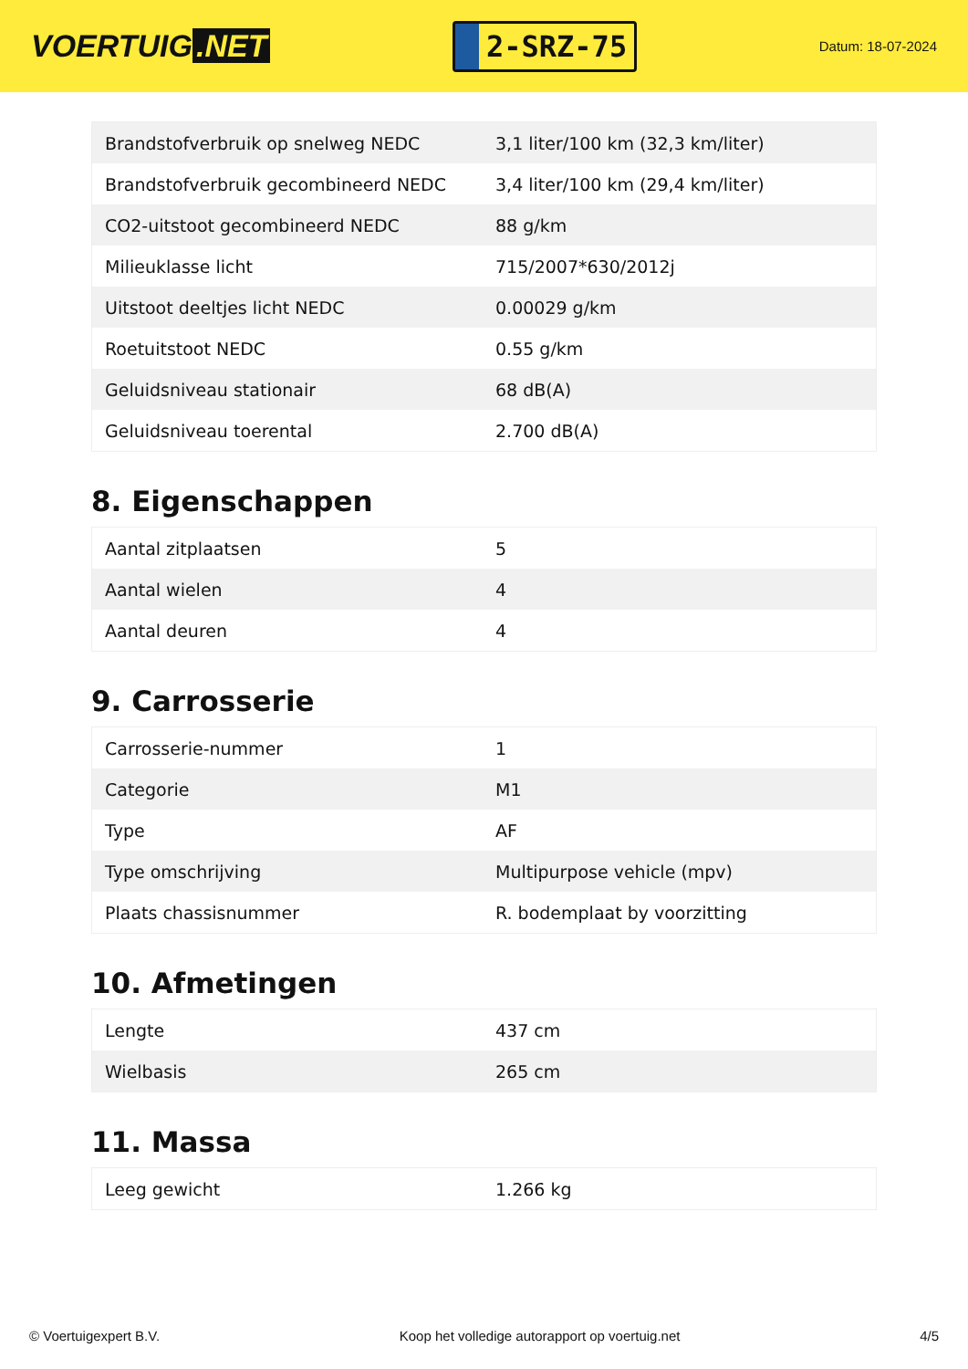VOERTUIG.NET
2-SRZ-75
Datum: 18-07-2024
| Brandstofverbruik op snelweg NEDC | 3,1 liter/100 km (32,3 km/liter) |
| Brandstofverbruik gecombineerd NEDC | 3,4 liter/100 km (29,4 km/liter) |
| CO2-uitstoot gecombineerd NEDC | 88 g/km |
| Milieuklasse licht | 715/2007*630/2012j |
| Uitstoot deeltjes licht NEDC | 0.00029 g/km |
| Roetuitstoot NEDC | 0.55 g/km |
| Geluidsniveau stationair | 68 dB(A) |
| Geluidsniveau toerental | 2.700 dB(A) |
8. Eigenschappen
| Aantal zitplaatsen | 5 |
| Aantal wielen | 4 |
| Aantal deuren | 4 |
9. Carrosserie
| Carrosserie-nummer | 1 |
| Categorie | M1 |
| Type | AF |
| Type omschrijving | Multipurpose vehicle (mpv) |
| Plaats chassisnummer | R. bodemplaat by voorzitting |
10. Afmetingen
| Lengte | 437 cm |
| Wielbasis | 265 cm |
11. Massa
| Leeg gewicht | 1.266 kg |
© Voertuigexpert B.V. Koop het volledige autorapport op voertuig.net 4/5